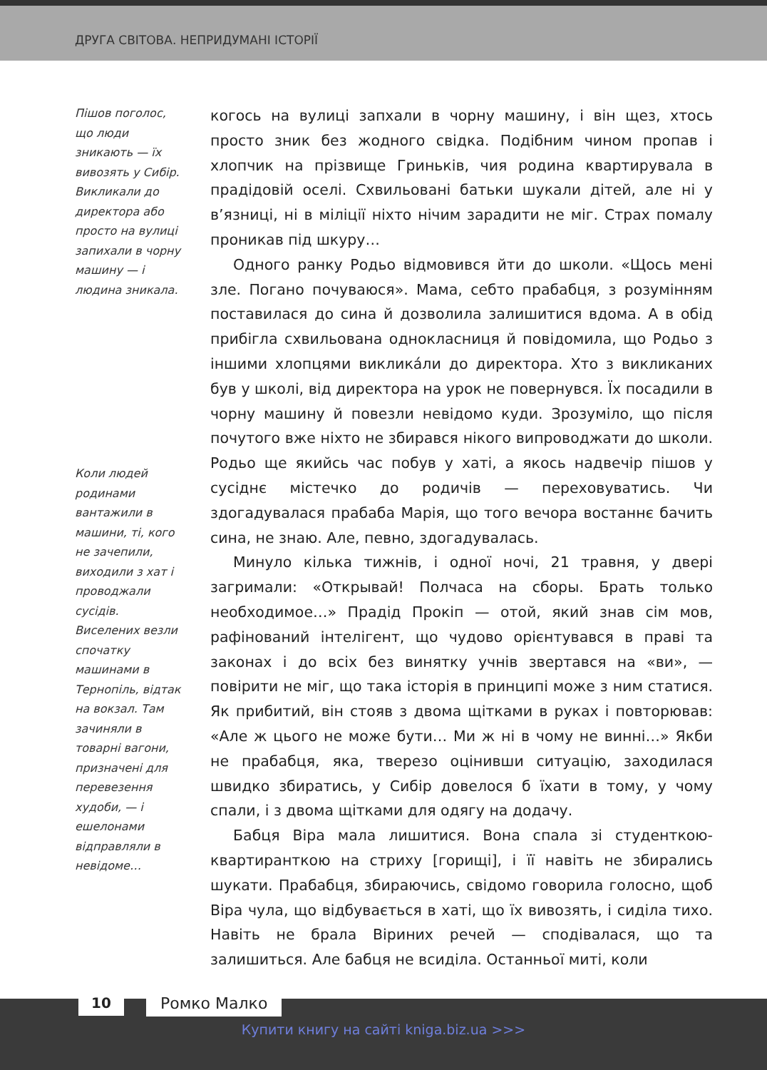ДРУГА СВІТОВА. НЕПРИДУМАНІ ІСТОРІЇ
Пішов поголос, що люди зникають — їх вивозять у Сибір. Викликали до директора або просто на вулиці запихали в чорну машину — і людина зникала.
Коли людей родинами вантажили в машини, ті, кого не зачепили, виходили з хат і проводжали сусідів. Виселених везли спочатку машинами в Тернопіль, відтак на вокзал. Там зачиняли в товарні вагони, призначені для перевезення худоби, — і ешелонами відправляли в невідоме…
когось на вулиці запхали в чорну машину, і він щез, хтось просто зник без жодного свідка. Подібним чином пропав і хлопчик на прізвище Гриньків, чия родина квартирувала в прадідовій оселі. Схвильовані батьки шукали дітей, але ні у в’язниці, ні в міліції ніхто нічим зарадити не міг. Страх помалу проникав під шкуру…
Одного ранку Родьо відмовився йти до школи. «Щось мені зле. Погано почуваюся». Мама, себто прабабця, з розумінням поставилася до сина й дозволила залишитися вдома. А в обід прибігла схвильована однокласниця й повідомила, що Родьо з іншими хлопцями викликáли до директора. Хто з викликаних був у школі, від директора на урок не повернувся. Їх посадили в чорну машину й повезли невідомо куди. Зрозуміло, що після почутого вже ніхто не збирався нікого випроводжати до школи. Родьо ще якийсь час побув у хаті, а якось надвечір пішов у сусіднє містечко до родичів — переховуватись. Чи здогадувалася прабаба Марія, що того вечора востаннє бачить сина, не знаю. Але, певно, здогадувалась.
Минуло кілька тижнів, і одної ночі, 21 травня, у двері загримали: «Открывай! Полчаса на сборы. Брать только необходимое…» Прадід Прокіп — отой, який знав сім мов, рафінований інтелігент, що чудово орієнтувався в праві та законах і до всіх без винятку учнів звертався на «ви», — повірити не міг, що така історія в принципі може з ним статися. Як прибитий, він стояв з двома щітками в руках і повторював: «Але ж цього не може бути… Ми ж ні в чому не винні…» Якби не прабабця, яка, тверезо оцінивши ситуацію, заходилася швидко збиратись, у Сибір довелося б їхати в тому, у чому спали, і з двома щітками для одягу на додачу.
Бабця Віра мала лишитися. Вона спала зі студенткою-квартиранткою на стриху [горищі], і її навіть не збирались шукати. Прабабця, збираючись, свідомо говорила голосно, щоб Віра чула, що відбувається в хаті, що їх вивозять, і сиділа тихо. Навіть не брала Віриних речей — сподівалася, що та залишиться. Але бабця не всиділа. Останньої миті, коли
10 Ромко Малко
Купити книгу на сайті kniga.biz.ua >>>